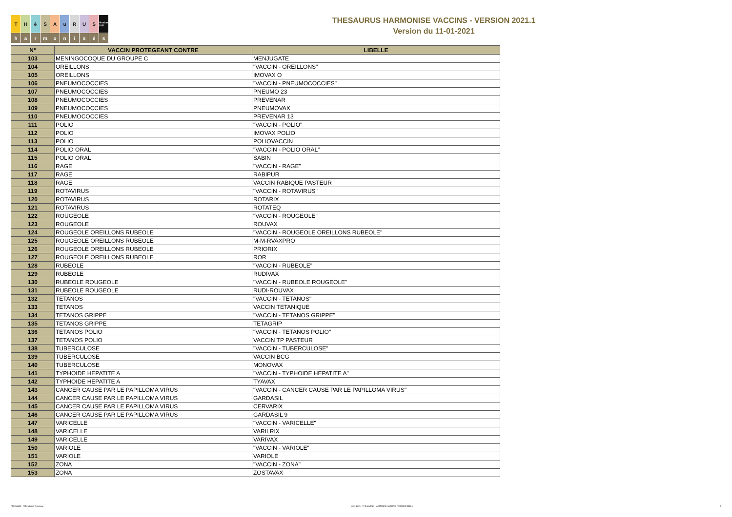T
H
é
S
A
u
R
U
S
Version 2021
h
a
r
m
o
n
i
s
é
s
THESAURUS HARMONISE VACCINS - VERSION 2021.1
Version du 11-01-2021
| N° | VACCIN PROTEGEANT CONTRE | LIBELLE |
| --- | --- | --- |
| 103 | MENINGOCOQUE DU GROUPE C | MENJUGATE |
| 104 | OREILLONS | "VACCIN - OREILLONS" |
| 105 | OREILLONS | IMOVAX O |
| 106 | PNEUMOCOCCIES | "VACCIN - PNEUMOCOCCIES" |
| 107 | PNEUMOCOCCIES | PNEUMO 23 |
| 108 | PNEUMOCOCCIES | PREVENAR |
| 109 | PNEUMOCOCCIES | PNEUMOVAX |
| 110 | PNEUMOCOCCIES | PREVENAR 13 |
| 111 | POLIO | "VACCIN - POLIO" |
| 112 | POLIO | IMOVAX POLIO |
| 113 | POLIO | POLIOVACCIN |
| 114 | POLIO ORAL | "VACCIN - POLIO ORAL" |
| 115 | POLIO ORAL | SABIN |
| 116 | RAGE | "VACCIN - RAGE" |
| 117 | RAGE | RABIPUR |
| 118 | RAGE | VACCIN RABIQUE PASTEUR |
| 119 | ROTAVIRUS | "VACCIN - ROTAVIRUS" |
| 120 | ROTAVIRUS | ROTARIX |
| 121 | ROTAVIRUS | ROTATEQ |
| 122 | ROUGEOLE | "VACCIN - ROUGEOLE" |
| 123 | ROUGEOLE | ROUVAX |
| 124 | ROUGEOLE OREILLONS RUBEOLE | "VACCIN - ROUGEOLE OREILLONS RUBEOLE" |
| 125 | ROUGEOLE OREILLONS RUBEOLE | M-M-RVAXPRO |
| 126 | ROUGEOLE OREILLONS RUBEOLE | PRIORIX |
| 127 | ROUGEOLE OREILLONS RUBEOLE | ROR |
| 128 | RUBEOLE | "VACCIN - RUBEOLE" |
| 129 | RUBEOLE | RUDIVAX |
| 130 | RUBEOLE ROUGEOLE | "VACCIN - RUBEOLE ROUGEOLE" |
| 131 | RUBEOLE ROUGEOLE | RUDI-ROUVAX |
| 132 | TETANOS | "VACCIN - TETANOS" |
| 133 | TETANOS | VACCIN TETANIQUE |
| 134 | TETANOS GRIPPE | "VACCIN - TETANOS GRIPPE" |
| 135 | TETANOS GRIPPE | TETAGRIP |
| 136 | TETANOS POLIO | "VACCIN - TETANOS POLIO" |
| 137 | TETANOS POLIO | VACCIN TP PASTEUR |
| 138 | TUBERCULOSE | "VACCIN - TUBERCULOSE" |
| 139 | TUBERCULOSE | VACCIN BCG |
| 140 | TUBERCULOSE | MONOVAX |
| 141 | TYPHOIDE HEPATITE A | "VACCIN - TYPHOIDE HEPATITE A" |
| 142 | TYPHOIDE HEPATITE A | TYAVAX |
| 143 | CANCER CAUSE PAR LE PAPILLOMA VIRUS | "VACCIN - CANCER CAUSE PAR LE PAPILLOMA VIRUS" |
| 144 | CANCER CAUSE PAR LE PAPILLOMA VIRUS | GARDASIL |
| 145 | CANCER CAUSE PAR LE PAPILLOMA VIRUS | CERVARIX |
| 146 | CANCER CAUSE PAR LE PAPILLOMA VIRUS | GARDASIL 9 |
| 147 | VARICELLE | "VACCIN - VARICELLE" |
| 148 | VARICELLE | VARILRIX |
| 149 | VARICELLE | VARIVAX |
| 150 | VARIOLE | "VACCIN - VARIOLE" |
| 151 | VARIOLE | VARIOLE |
| 152 | ZONA | "VACCIN - ZONA" |
| 153 | ZONA | ZOSTAVAX |
PRESANSE - Pôle Médico-Technique 11-01-2021 - THESAURUS HARMONISE VACCINS - VERSION 2021.1 3